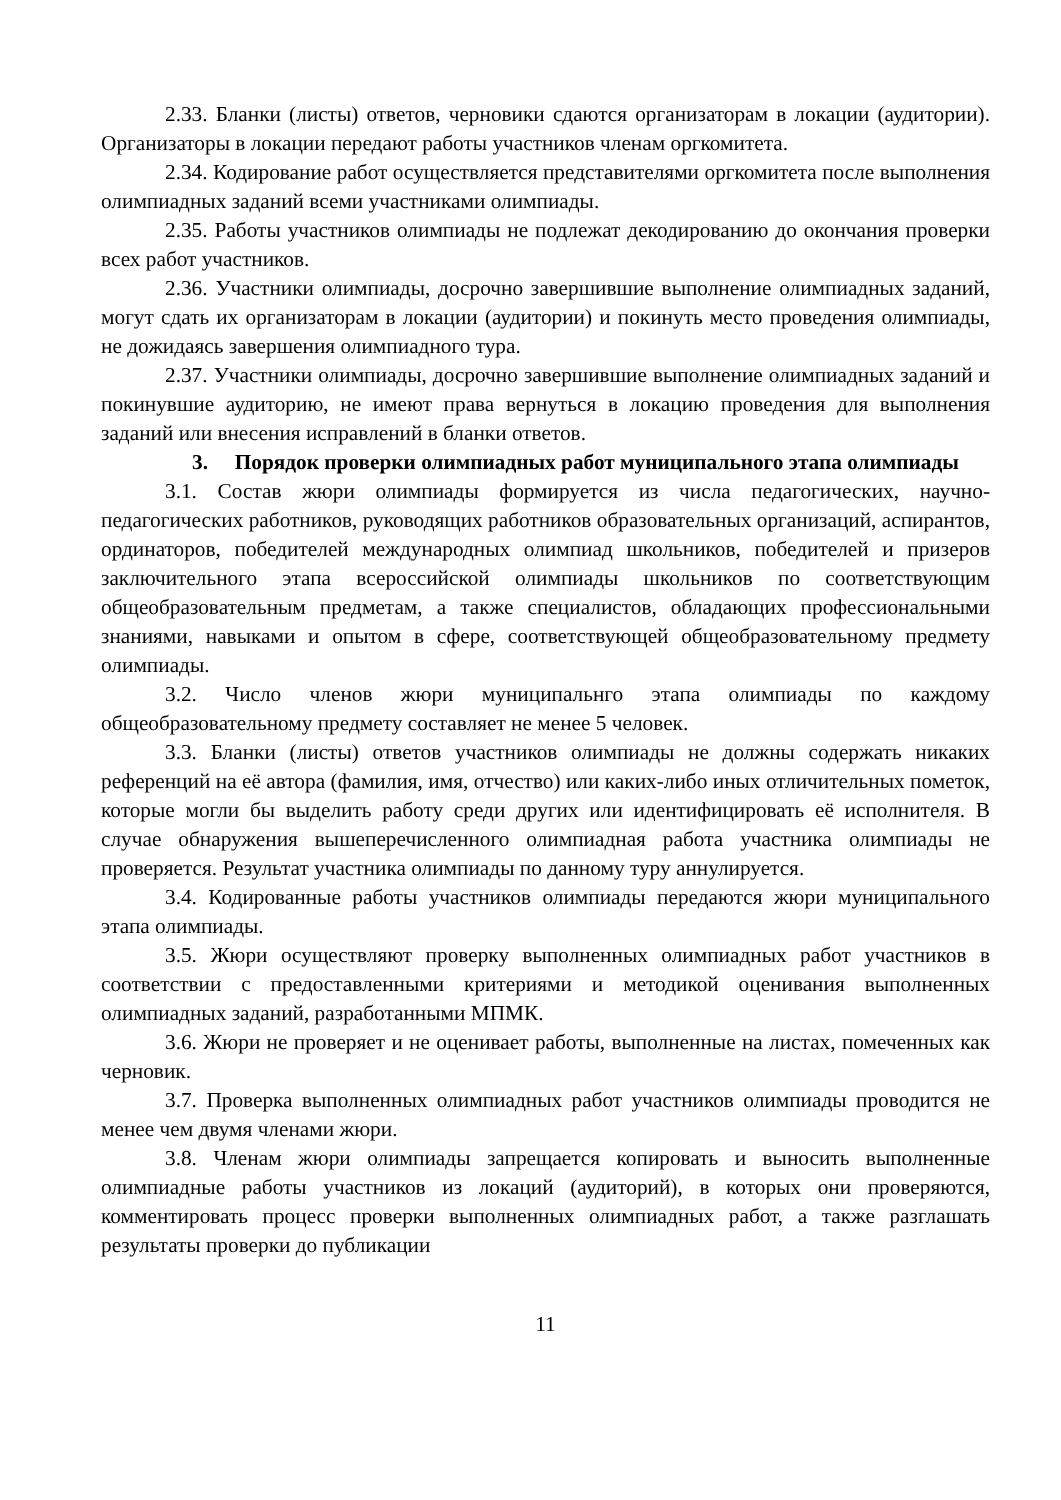2.33. Бланки (листы) ответов, черновики сдаются организаторам в локации (аудитории). Организаторы в локации передают работы участников членам оргкомитета.
2.34. Кодирование работ осуществляется представителями оргкомитета после выполнения олимпиадных заданий всеми участниками олимпиады.
2.35. Работы участников олимпиады не подлежат декодированию до окончания проверки всех работ участников.
2.36. Участники олимпиады, досрочно завершившие выполнение олимпиадных заданий, могут сдать их организаторам в локации (аудитории) и покинуть место проведения олимпиады, не дожидаясь завершения олимпиадного тура.
2.37. Участники олимпиады, досрочно завершившие выполнение олимпиадных заданий и покинувшие аудиторию, не имеют права вернуться в локацию проведения для выполнения заданий или внесения исправлений в бланки ответов.
3. Порядок проверки олимпиадных работ муниципального этапа олимпиады
3.1. Состав жюри олимпиады формируется из числа педагогических, научно-педагогических работников, руководящих работников образовательных организаций, аспирантов, ординаторов, победителей международных олимпиад школьников, победителей и призеров заключительного этапа всероссийской олимпиады школьников по соответствующим общеобразовательным предметам, а также специалистов, обладающих профессиональными знаниями, навыками и опытом в сфере, соответствующей общеобразовательному предмету олимпиады.
3.2. Число членов жюри муниципальнго этапа олимпиады по каждому общеобразовательному предмету составляет не менее 5 человек.
3.3. Бланки (листы) ответов участников олимпиады не должны содержать никаких референций на её автора (фамилия, имя, отчество) или каких-либо иных отличительных пометок, которые могли бы выделить работу среди других или идентифицировать её исполнителя. В случае обнаружения вышеперечисленного олимпиадная работа участника олимпиады не проверяется. Результат участника олимпиады по данному туру аннулируется.
3.4. Кодированные работы участников олимпиады передаются жюри муниципального этапа олимпиады.
3.5. Жюри осуществляют проверку выполненных олимпиадных работ участников в соответствии с предоставленными критериями и методикой оценивания выполненных олимпиадных заданий, разработанными МПМК.
3.6. Жюри не проверяет и не оценивает работы, выполненные на листах, помеченных как черновик.
3.7. Проверка выполненных олимпиадных работ участников олимпиады проводится не менее чем двумя членами жюри.
3.8. Членам жюри олимпиады запрещается копировать и выносить выполненные олимпиадные работы участников из локаций (аудиторий), в которых они проверяются, комментировать процесс проверки выполненных олимпиадных работ, а также разглашать результаты проверки до публикации
11